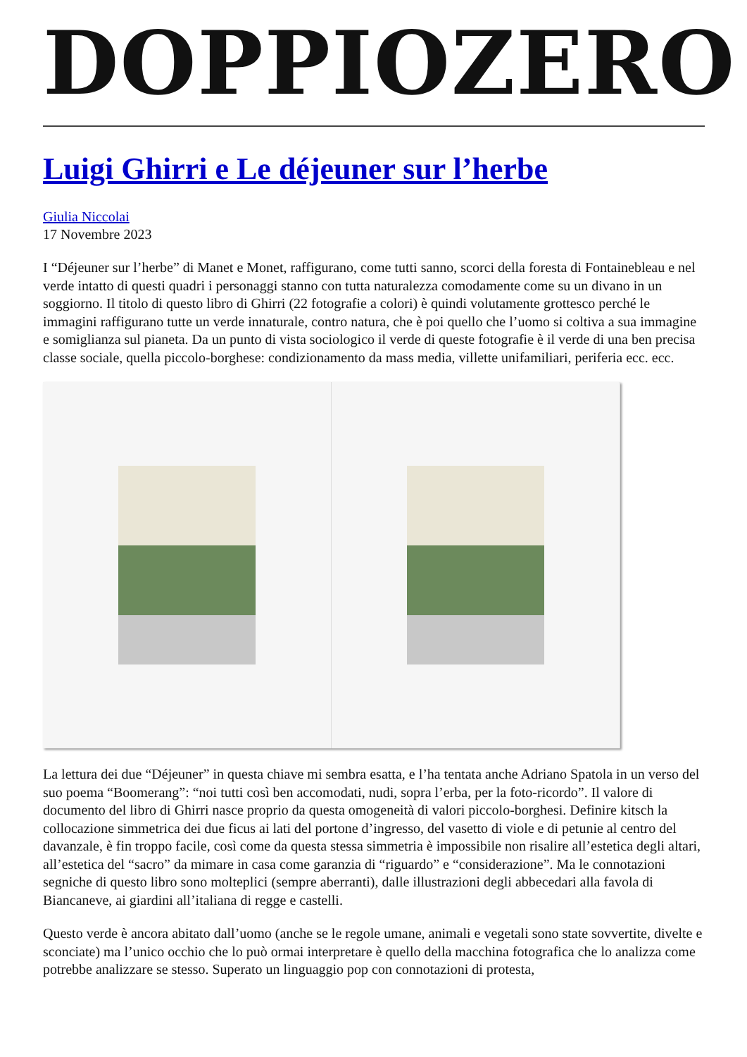DOPPIOZERO
Luigi Ghirri e Le déjeuner sur l’herbe
Giulia Niccolai
17 Novembre 2023
I “Déjeuner sur l’herbe” di Manet e Monet, raffigurano, come tutti sanno, scorci della foresta di Fontainebleau e nel verde intatto di questi quadri i personaggi stanno con tutta naturalezza comodamente come su un divano in un soggiorno. Il titolo di questo libro di Ghirri (22 fotografie a colori) è quindi volutamente grottesco perché le immagini raffigurano tutte un verde innaturale, contro natura, che è poi quello che l’uomo si coltiva a sua immagine e somiglianza sul pianeta. Da un punto di vista sociologico il verde di queste fotografie è il verde di una ben precisa classe sociale, quella piccolo-borghese: condizionamento da mass media, villette unifamiliari, periferia ecc. ecc.
La lettura dei due “Déjeuner” in questa chiave mi sembra esatta, e l’ha tentata anche Adriano Spatola in un verso del suo poema “Boomerang”: “noi tutti così ben accomodati, nudi, sopra l’erba, per la foto-ricordo”. Il valore di documento del libro di Ghirri nasce proprio da questa omogeneità di valori piccolo-borghesi. Definire kitsch la collocazione simmetrica dei due ficus ai lati del portone d’ingresso, del vasetto di viole e di petunie al centro del davanzale, è fin troppo facile, così come da questa stessa simmetria è impossibile non risalire all’estetica degli altari, all’estetica del “sacro” da mimare in casa come garanzia di “riguardo” e “considerazione”. Ma le connotazioni segniche di questo libro sono molteplici (sempre aberranti), dalle illustrazioni degli abbecedari alla favola di Biancaneve, ai giardini all’italiana di regge e castelli.
Questo verde è ancora abitato dall’uomo (anche se le regole umane, animali e vegetali sono state sovvertite, divelte e sconciate) ma l’unico occhio che lo può ormai interpretare è quello della macchina fotografica che lo analizza come potrebbe analizzare se stesso. Superato un linguaggio pop con connotazioni di protesta,